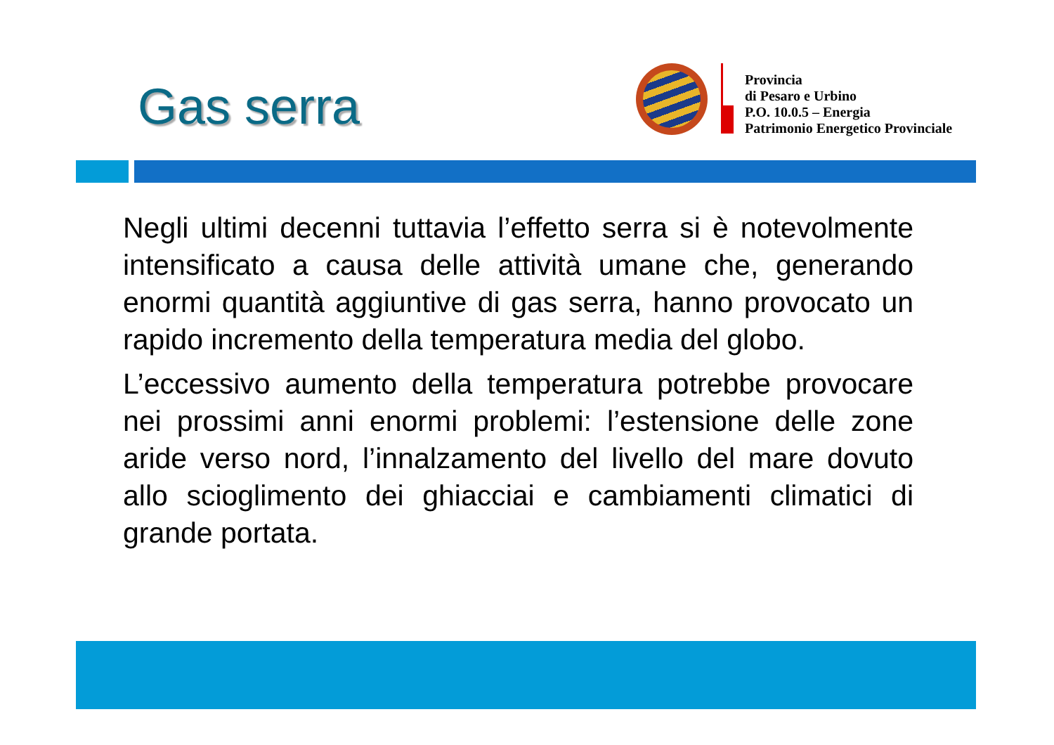Gas serra
Provincia
di Pesaro e Urbino
P.O. 10.0.5 – Energia
Patrimonio Energetico Provinciale
Negli ultimi decenni tuttavia l’effetto serra si è notevolmente intensificato a causa delle attività umane che, generando enormi quantità aggiuntive di gas serra, hanno provocato un rapido incremento della temperatura media del globo.
L’eccessivo aumento della temperatura potrebbe provocare nei prossimi anni enormi problemi: l’estensione delle zone aride verso nord, l’innalzamento del livello del mare dovuto allo scioglimento dei ghiacciai e cambiamenti climatici di grande portata.